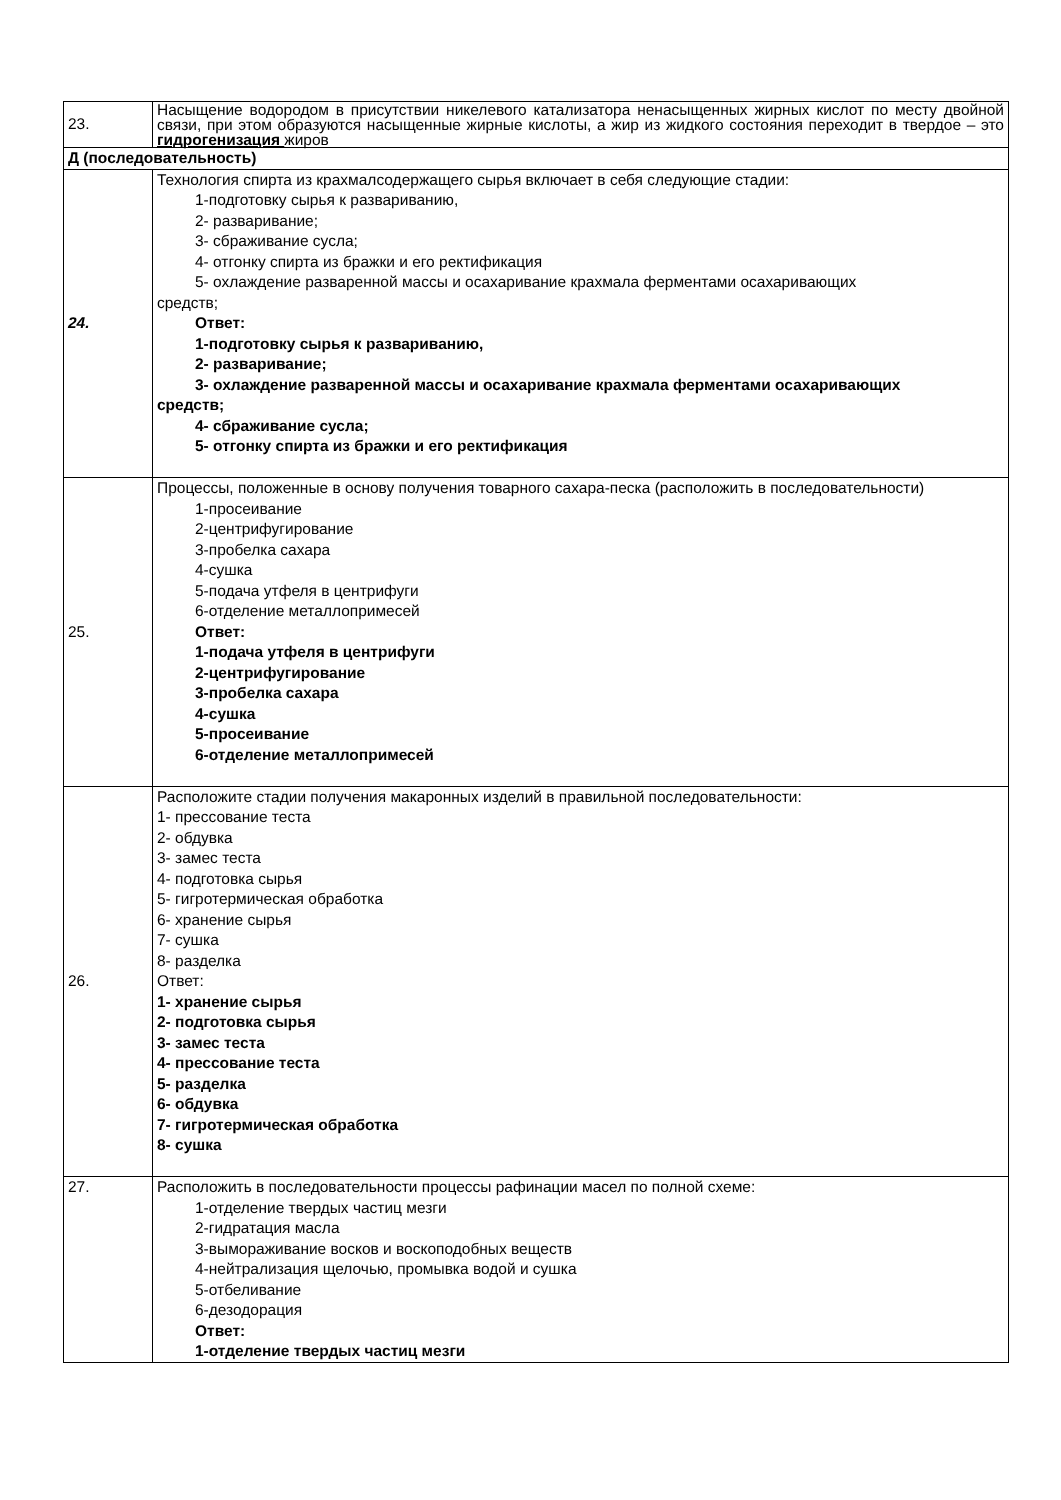| 23. | Насыщение водородом в присутствии никелевого катализатора ненасыщенных жирных кислот по месту двойной связи, при этом образуются насыщенные жирные кислоты, а жир из жидкого состояния переходит в твердое – это гидрогенизация жиров |
| Д (последовательность) | |
| 24. | Технология спирта из крахмалсодержащего сырья включает в себя следующие стадии: 1-подготовку сырья к развариванию, 2- разваривание; 3- сбраживание сусла; 4- отгонку спирта из бражки и его ректификация 5- охлаждение разваренной массы и осахаривание крахмала ферментами осахаривающих средств; Ответ: 1-подготовку сырья к развариванию, 2- разваривание; 3- охлаждение разваренной массы и осахаривание крахмала ферментами осахаривающих средств; 4- сбраживание сусла; 5- отгонку спирта из бражки и его ректификация |
| 25. | Процессы, положенные в основу получения товарного сахара-песка (расположить в последовательности) 1-просеивание 2-центрифугирование 3-пробелка сахара 4-сушка 5-подача утфеля в центрифуги 6-отделение металлопримесей Ответ: 1-подача утфеля в центрифуги 2-центрифугирование 3-пробелка сахара 4-сушка 5-просеивание 6-отделение металлопримесей |
| 26. | Расположите стадии получения макаронных изделий в правильной последовательности: 1- прессование теста 2- обдувка 3- замес теста 4- подготовка сырья 5- гигротермическая обработка 6- хранение сырья 7- сушка 8- разделка Ответ: 1- хранение сырья 2- подготовка сырья 3- замес теста 4- прессование теста 5- разделка 6- обдувка 7- гигротермическая обработка 8- сушка |
| 27. | Расположить в последовательности процессы рафинации масел по полной схеме: 1-отделение твердых частиц мезги 2-гидратация масла 3-вымораживание восков и воскоподобных веществ 4-нейтрализация щелочью, промывка водой и сушка 5-отбеливание 6-дезодорация Ответ: 1-отделение твердых частиц мезги |